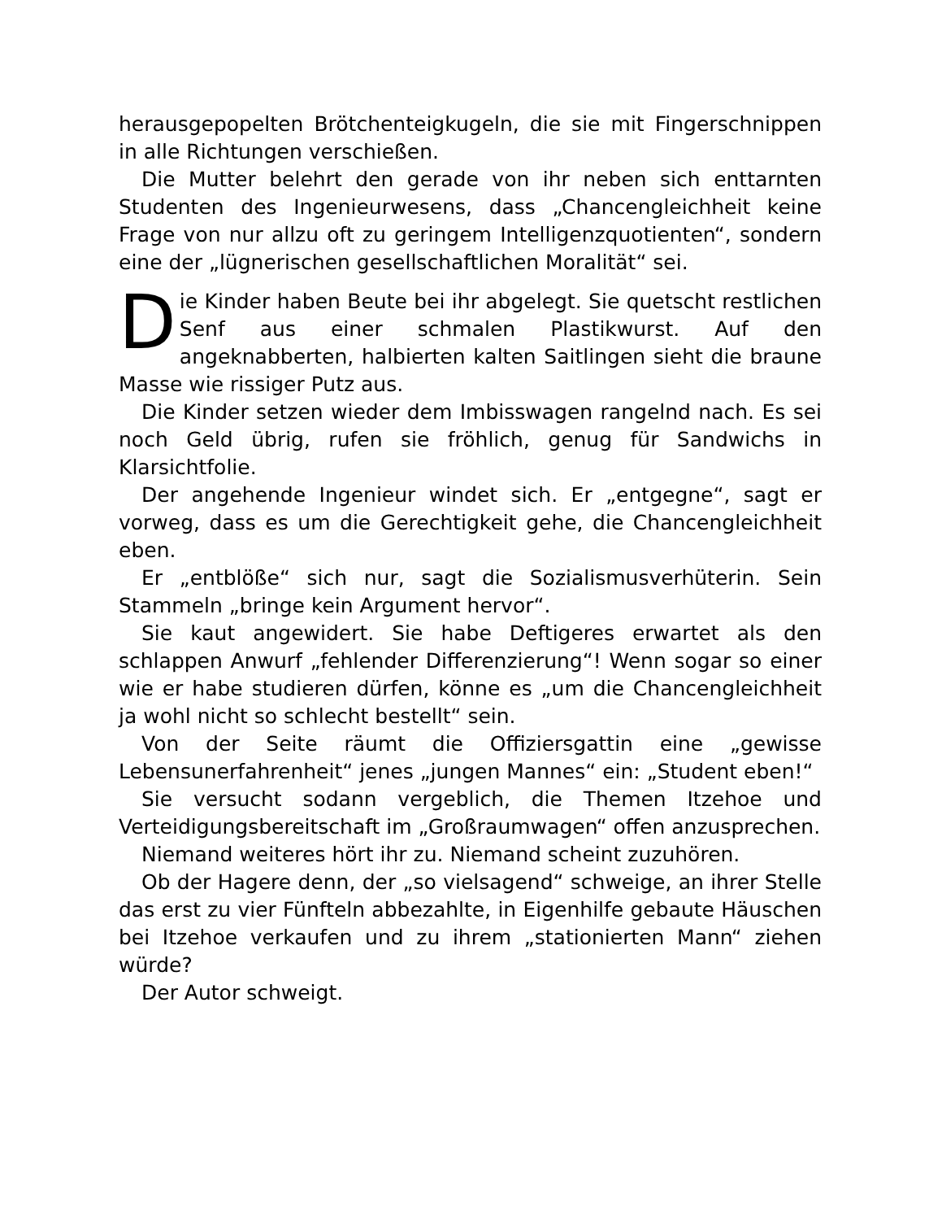herausgepopelten Brötchenteigkugeln, die sie mit Fingerschnippen in alle Richtungen verschießen.
Die Mutter belehrt den gerade von ihr neben sich enttarnten Studenten des Ingenieurwesens, dass „Chancengleichheit keine Frage von nur allzu oft zu geringem Intelligenzquotienten“, sondern eine der „lügnerischen gesellschaftlichen Moralität“ sei.
Die Kinder haben Beute bei ihr abgelegt. Sie quetscht restlichen Senf aus einer schmalen Plastikwurst. Auf den angeknabberten, halbierten kalten Saitlingen sieht die braune Masse wie rissiger Putz aus.
Die Kinder setzen wieder dem Imbisswagen rangelnd nach. Es sei noch Geld übrig, rufen sie fröhlich, genug für Sandwichs in Klarsichtfolie.
Der angehende Ingenieur windet sich. Er „entgegne“, sagt er vorweg, dass es um die Gerechtigkeit gehe, die Chancengleichheit eben.
Er „entblöße“ sich nur, sagt die Sozialismusverhüterin. Sein Stammeln „bringe kein Argument hervor“.
Sie kaut angewidert. Sie habe Deftigeres erwartet als den schlappen Anwurf „fehlender Differenzierung“! Wenn sogar so einer wie er habe studieren dürfen, könne es „um die Chancengleichheit ja wohl nicht so schlecht bestellt“ sein.
Von der Seite räumt die Offiziersgattin eine „gewisse Lebensunerfahrenheit“ jenes „jungen Mannes“ ein: „Student eben!“
Sie versucht sodann vergeblich, die Themen Itzehoe und Verteidigungsbereitschaft im „Großraumwagen“ offen anzusprechen.
Niemand weiteres hört ihr zu. Niemand scheint zuzuhören.
Ob der Hagere denn, der „so vielsagend“ schweige, an ihrer Stelle das erst zu vier Fünfteln abbezahlte, in Eigenhilfe gebaute Häuschen bei Itzehoe verkaufen und zu ihrem „stationierten Mann“ ziehen würde?
Der Autor schweigt.